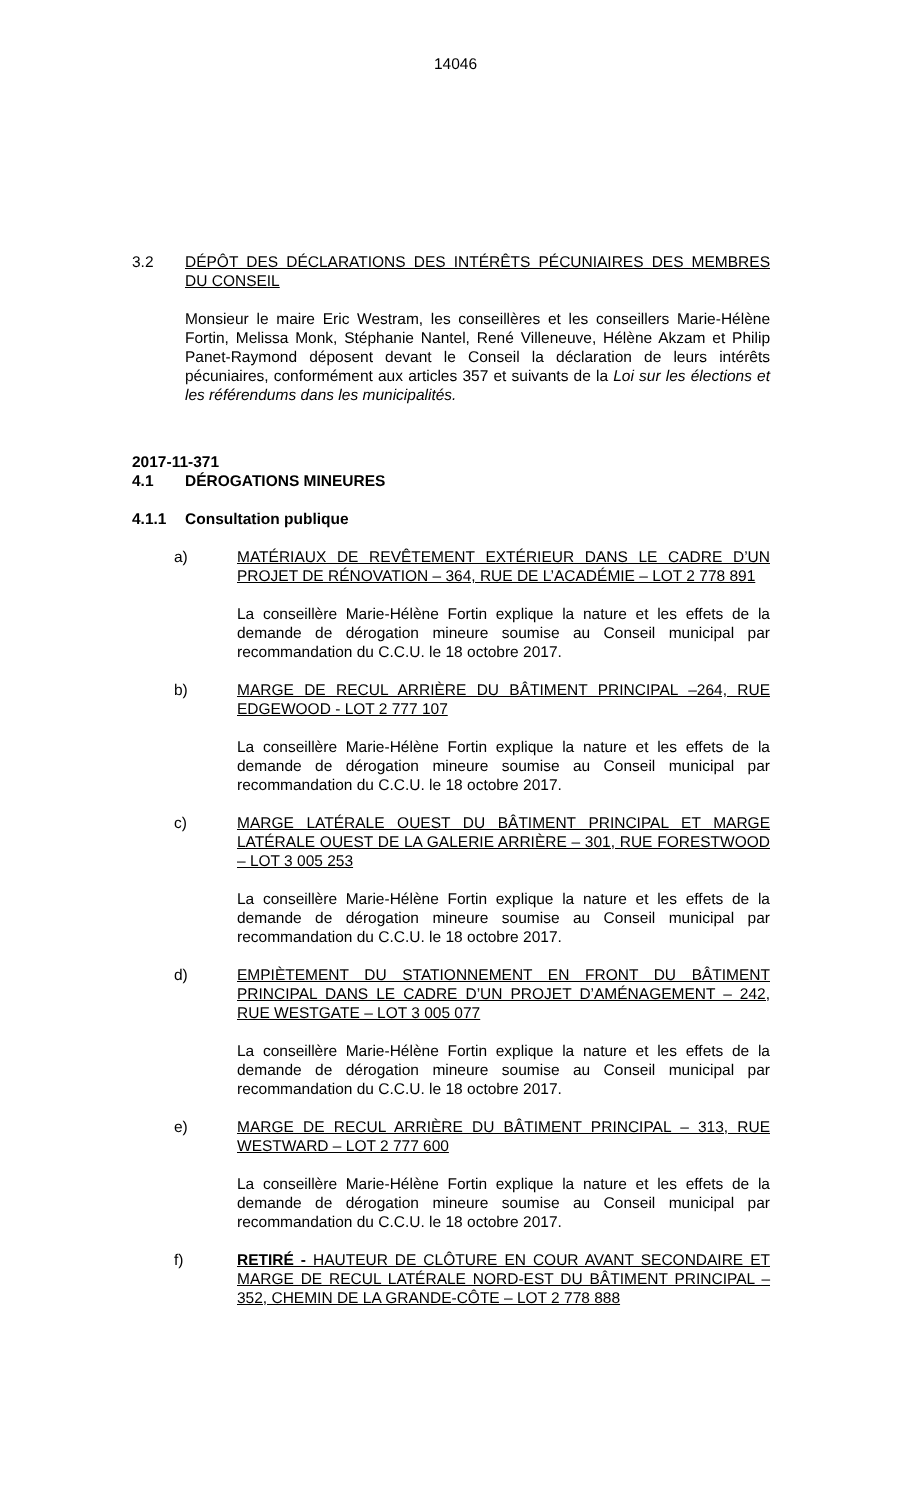14046
3.2 DÉPÔT DES DÉCLARATIONS DES INTÉRÊTS PÉCUNIAIRES DES MEMBRES DU CONSEIL
Monsieur le maire Eric Westram, les conseillères et les conseillers Marie-Hélène Fortin, Melissa Monk, Stéphanie Nantel, René Villeneuve, Hélène Akzam et Philip Panet-Raymond déposent devant le Conseil la déclaration de leurs intérêts pécuniaires, conformément aux articles 357 et suivants de la Loi sur les élections et les référendums dans les municipalités.
2017-11-371
4.1 DÉROGATIONS MINEURES
4.1.1 Consultation publique
a) MATÉRIAUX DE REVÊTEMENT EXTÉRIEUR DANS LE CADRE D’UN PROJET DE RÉNOVATION – 364, RUE DE L’ACADÉMIE – LOT 2 778 891
La conseillère Marie-Hélène Fortin explique la nature et les effets de la demande de dérogation mineure soumise au Conseil municipal par recommandation du C.C.U. le 18 octobre 2017.
b) MARGE DE RECUL ARRIÈRE DU BÂTIMENT PRINCIPAL –264, RUE EDGEWOOD - LOT 2 777 107
La conseillère Marie-Hélène Fortin explique la nature et les effets de la demande de dérogation mineure soumise au Conseil municipal par recommandation du C.C.U. le 18 octobre 2017.
c) MARGE LATÉRALE OUEST DU BÂTIMENT PRINCIPAL ET MARGE LATÉRALE OUEST DE LA GALERIE ARRIÈRE – 301, RUE FORESTWOOD – LOT 3 005 253
La conseillère Marie-Hélène Fortin explique la nature et les effets de la demande de dérogation mineure soumise au Conseil municipal par recommandation du C.C.U. le 18 octobre 2017.
d) EMPIÈTEMENT DU STATIONNEMENT EN FRONT DU BÂTIMENT PRINCIPAL DANS LE CADRE D’UN PROJET D’AMÉNAGEMENT – 242, RUE WESTGATE – LOT 3 005 077
La conseillère Marie-Hélène Fortin explique la nature et les effets de la demande de dérogation mineure soumise au Conseil municipal par recommandation du C.C.U. le 18 octobre 2017.
e) MARGE DE RECUL ARRIÈRE DU BÂTIMENT PRINCIPAL – 313, RUE WESTWARD – LOT 2 777 600
La conseillère Marie-Hélène Fortin explique la nature et les effets de la demande de dérogation mineure soumise au Conseil municipal par recommandation du C.C.U. le 18 octobre 2017.
f) RETIRÉ - HAUTEUR DE CLÔTURE EN COUR AVANT SECONDAIRE ET MARGE DE RECUL LATÉRALE NORD-EST DU BÂTIMENT PRINCIPAL – 352, CHEMIN DE LA GRANDE-CÔTE – LOT 2 778 888